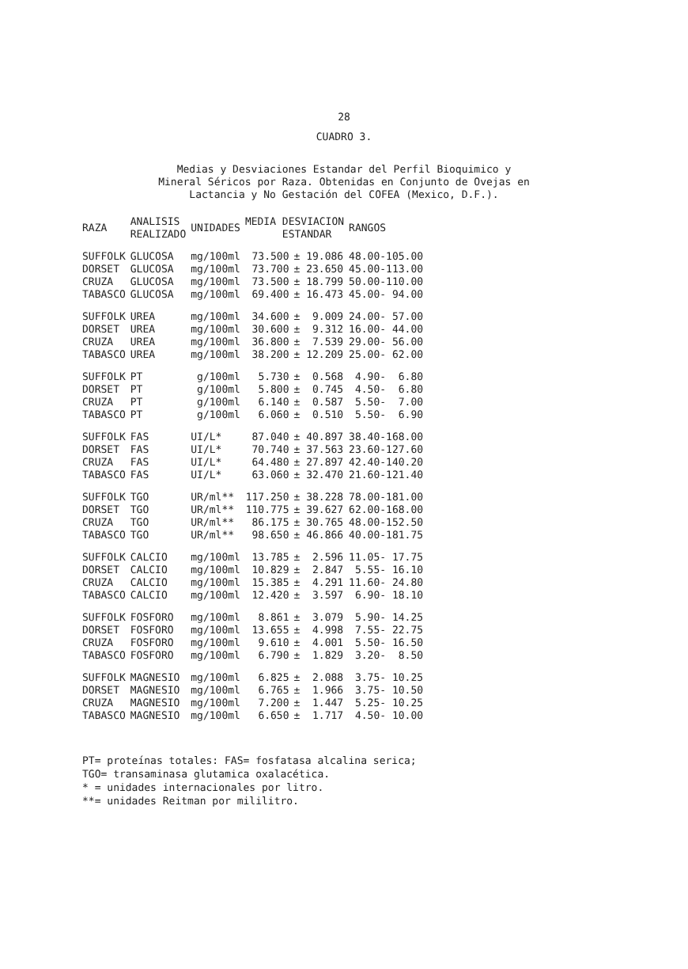28
CUADRO 3.
Medias y Desviaciones Estandar del Perfil Bioquimico y
Mineral Séricos por Raza. Obtenidas en Conjunto de Ovejas en
Lactancia y No Gestación del COFEA (Mexico, D.F.).
| RAZA | ANALISIS REALIZADO | UNIDADES | MEDIA DESVIACION ESTANDAR | | RANGOS |
| --- | --- | --- | --- | --- | --- |
| SUFFOLK | GLUCOSA | mg/100ml | 73.500 | ± 19.086 | 48.00-105.00 |
| DORSET | GLUCOSA | mg/100ml | 73.700 | ± 23.650 | 45.00-113.00 |
| CRUZA | GLUCOSA | mg/100ml | 73.500 | ± 18.799 | 50.00-110.00 |
| TABASCO | GLUCOSA | mg/100ml | 69.400 | ± 16.473 | 45.00- 94.00 |
| SUFFOLK | UREA | mg/100ml | 34.600 | ± 9.009 | 24.00- 57.00 |
| DORSET | UREA | mg/100ml | 30.600 | ± 9.312 | 16.00- 44.00 |
| CRUZA | UREA | mg/100ml | 36.800 | ± 7.539 | 29.00- 56.00 |
| TABASCO | UREA | mg/100ml | 38.200 | ± 12.209 | 25.00- 62.00 |
| SUFFOLK | PT | g/100ml | 5.730 | ± 0.568 | 4.90- 6.80 |
| DORSET | PT | g/100ml | 5.800 | ± 0.745 | 4.50- 6.80 |
| CRUZA | PT | g/100ml | 6.140 | ± 0.587 | 5.50- 7.00 |
| TABASCO | PT | g/100ml | 6.060 | ± 0.510 | 5.50- 6.90 |
| SUFFOLK | FAS | UI/L* | 87.040 | ± 40.897 | 38.40-168.00 |
| DORSET | FAS | UI/L* | 70.740 | ± 37.563 | 23.60-127.60 |
| CRUZA | FAS | UI/L* | 64.480 | ± 27.897 | 42.40-140.20 |
| TABASCO | FAS | UI/L* | 63.060 | ± 32.470 | 21.60-121.40 |
| SUFFOLK | TGO | UR/ml** | 117.250 | ± 38.228 | 78.00-181.00 |
| DORSET | TGO | UR/ml** | 110.775 | ± 39.627 | 62.00-168.00 |
| CRUZA | TGO | UR/ml** | 86.175 | ± 30.765 | 48.00-152.50 |
| TABASCO | TGO | UR/ml** | 98.650 | ± 46.866 | 40.00-181.75 |
| SUFFOLK | CALCIO | mg/100ml | 13.785 | ± 2.596 | 11.05- 17.75 |
| DORSET | CALCIO | mg/100ml | 10.829 | ± 2.847 | 5.55- 16.10 |
| CRUZA | CALCIO | mg/100ml | 15.385 | ± 4.291 | 11.60- 24.80 |
| TABASCO | CALCIO | mg/100ml | 12.420 | ± 3.597 | 6.90- 18.10 |
| SUFFOLK | FOSFORO | mg/100ml | 8.861 | ± 3.079 | 5.90- 14.25 |
| DORSET | FOSFORO | mg/100ml | 13.655 | ± 4.998 | 7.55- 22.75 |
| CRUZA | FOSFORO | mg/100ml | 9.610 | ± 4.001 | 5.50- 16.50 |
| TABASCO | FOSFORO | mg/100ml | 6.790 | ± 1.829 | 3.20- 8.50 |
| SUFFOLK | MAGNESIO | mg/100ml | 6.825 | ± 2.088 | 3.75- 10.25 |
| DORSET | MAGNESIO | mg/100ml | 6.765 | ± 1.966 | 3.75- 10.50 |
| CRUZA | MAGNESIO | mg/100ml | 7.200 | ± 1.447 | 5.25- 10.25 |
| TABASCO | MAGNESIO | mg/100ml | 6.650 | ± 1.717 | 4.50- 10.00 |
PT= proteínas totales: FAS= fosfatasa alcalina serica;
TGO= transaminasa glutamica oxalacética.
* = unidades internacionales por litro.
**= unidades Reitman por mililitro.